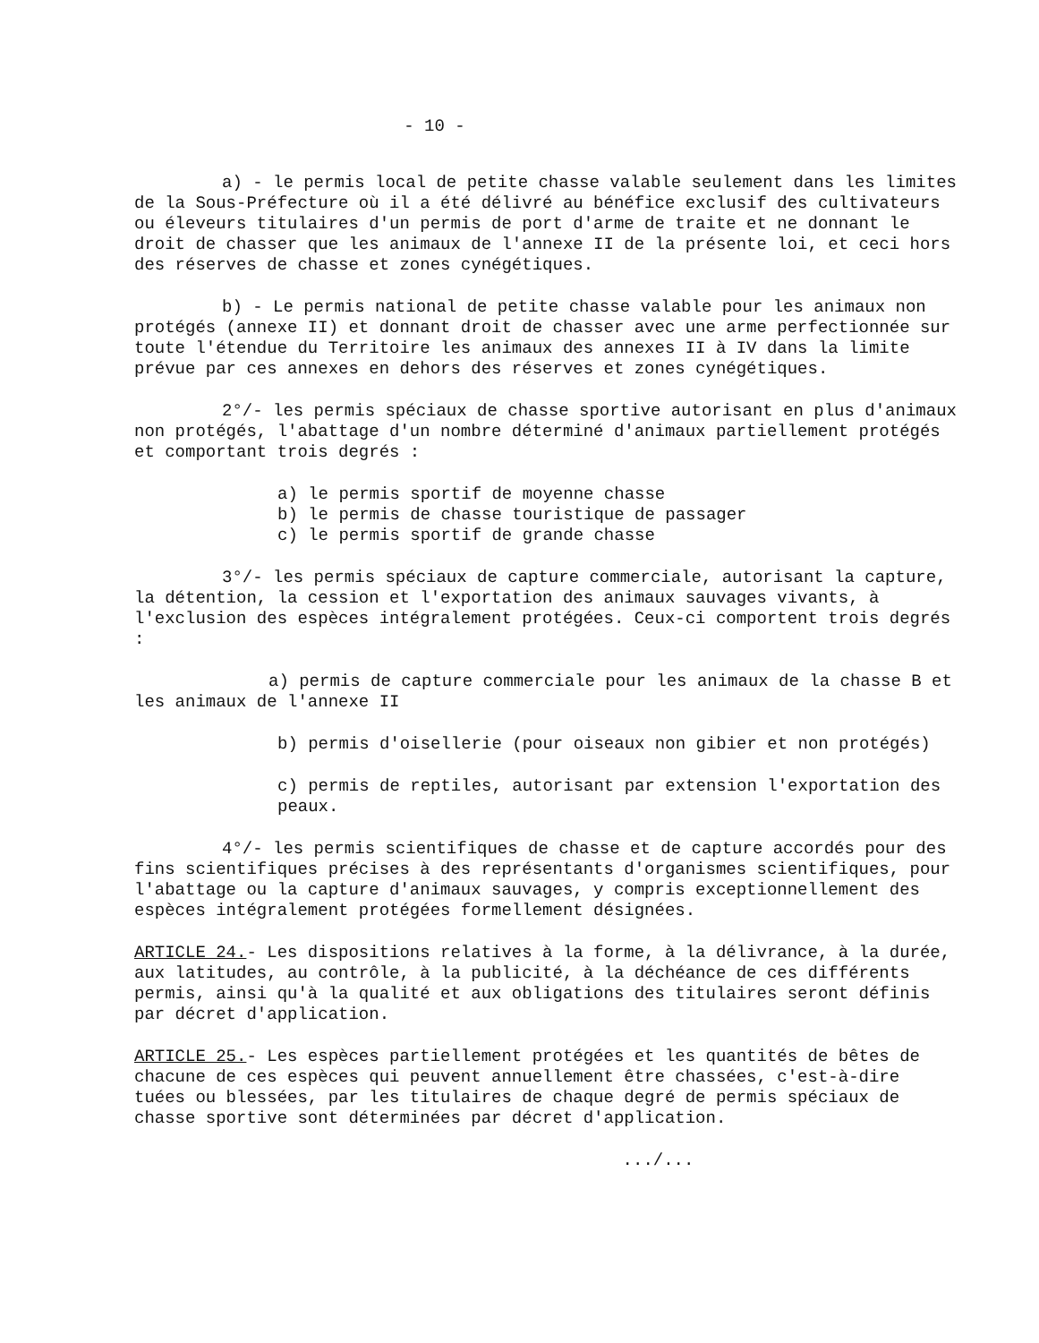- 10 -
a) - le permis local de petite chasse valable seulement dans les limites de la Sous-Préfecture où il a été délivré au bénéfice exclusif des cultivateurs ou éleveurs titulaires d'un permis de port d'arme de traite et ne donnant le droit de chasser que les animaux de l'annexe II de la présente loi, et ceci hors des réserves de chasse et zones cynégétiques.
b) - Le permis national de petite chasse valable pour les animaux non protégés (annexe II) et donnant droit de chasser avec une arme perfectionnée sur toute l'étendue du Territoire les animaux des annexes II à IV dans la limite prévue par ces annexes en dehors des réserves et zones cynégétiques.
2°/- les permis spéciaux de chasse sportive autorisant en plus d'animaux non protégés, l'abattage d'un nombre déterminé d'animaux partiellement protégés et comportant trois degrés :
a) le permis sportif de moyenne chasse
b) le permis de chasse touristique de passager
c) le permis sportif de grande chasse
3°/- les permis spéciaux de capture commerciale, autorisant la capture, la détention, la cession et l'exportation des animaux sauvages vivants, à l'exclusion des espèces intégralement protégées. Ceux-ci comportent trois degrés :
a) permis de capture commerciale pour les animaux de la chasse B et les animaux de l'annexe II
b) permis d'oisellerie (pour oiseaux non gibier et non protégés)
c) permis de reptiles, autorisant par extension l'exportation des peaux.
4°/- les permis scientifiques de chasse et de capture accordés pour des fins scientifiques précises à des représentants d'organismes scientifiques, pour l'abattage ou la capture d'animaux sauvages, y compris exceptionnellement des espèces intégralement protégées formellement désignées.
ARTICLE 24.- Les dispositions relatives à la forme, à la délivrance, à la durée, aux latitudes, au contrôle, à la publicité, à la déchéance de ces différents permis, ainsi qu'à la qualité et aux obligations des titulaires seront définis par décret d'application.
ARTICLE 25.- Les espèces partiellement protégées et les quantités de bêtes de chacune de ces espèces qui peuvent annuellement être chassées, c'est-à-dire tuées ou blessées, par les titulaires de chaque degré de permis spéciaux de chasse sportive sont déterminées par décret d'application.
.../...